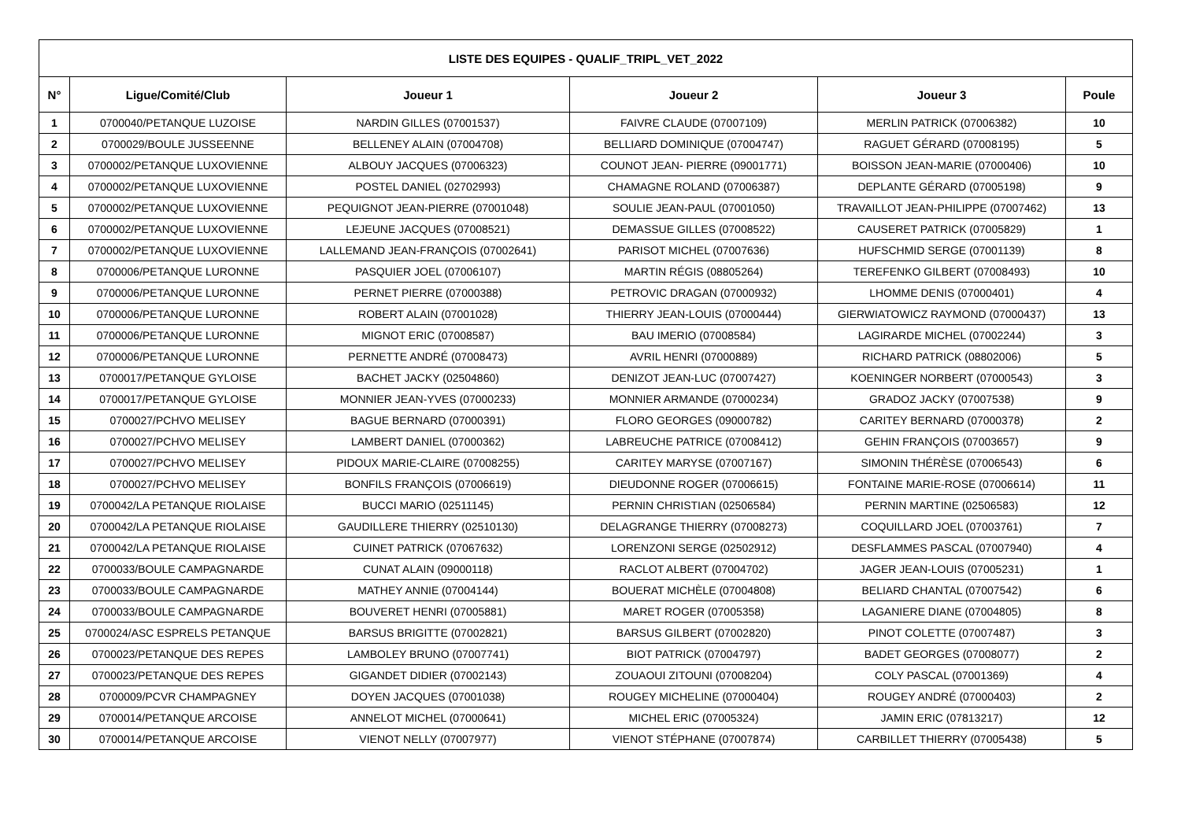| LISTE DES EQUIPES - QUALIF_TRIPL_VET_2022 | | | | | |
| --- | --- | --- | --- | --- | --- |
| N° | Ligue/Comité/Club | Joueur 1 | Joueur 2 | Joueur 3 | Poule |
| 1 | 0700040/PETANQUE LUZOISE | NARDIN GILLES (07001537) | FAIVRE CLAUDE (07007109) | MERLIN PATRICK (07006382) | 10 |
| 2 | 0700029/BOULE JUSSEENNE | BELLENEY ALAIN (07004708) | BELLIARD DOMINIQUE (07004747) | RAGUET GÉRARD (07008195) | 5 |
| 3 | 0700002/PETANQUE LUXOVIENNE | ALBOUY JACQUES (07006323) | COUNOT JEAN- PIERRE (09001771) | BOISSON JEAN-MARIE (07000406) | 10 |
| 4 | 0700002/PETANQUE LUXOVIENNE | POSTEL DANIEL (02702993) | CHAMAGNE ROLAND (07006387) | DEPLANTE GÉRARD (07005198) | 9 |
| 5 | 0700002/PETANQUE LUXOVIENNE | PEQUIGNOT JEAN-PIERRE (07001048) | SOULIE JEAN-PAUL (07001050) | TRAVAILLOT JEAN-PHILIPPE (07007462) | 13 |
| 6 | 0700002/PETANQUE LUXOVIENNE | LEJEUNE JACQUES (07008521) | DEMASSUE GILLES (07008522) | CAUSERET PATRICK (07005829) | 1 |
| 7 | 0700002/PETANQUE LUXOVIENNE | LALLEMAND JEAN-FRANÇOIS (07002641) | PARISOT MICHEL (07007636) | HUFSCHMID SERGE (07001139) | 8 |
| 8 | 0700006/PETANQUE LURONNE | PASQUIER JOEL (07006107) | MARTIN RÉGIS (08805264) | TEREFENKO GILBERT (07008493) | 10 |
| 9 | 0700006/PETANQUE LURONNE | PERNET PIERRE (07000388) | PETROVIC DRAGAN (07000932) | LHOMME DENIS (07000401) | 4 |
| 10 | 0700006/PETANQUE LURONNE | ROBERT ALAIN (07001028) | THIERRY JEAN-LOUIS (07000444) | GIERWIATOWICZ RAYMOND (07000437) | 13 |
| 11 | 0700006/PETANQUE LURONNE | MIGNOT ERIC (07008587) | BAU IMERIO (07008584) | LAGIRARDE MICHEL (07002244) | 3 |
| 12 | 0700006/PETANQUE LURONNE | PERNETTE ANDRÉ (07008473) | AVRIL HENRI (07000889) | RICHARD PATRICK (08802006) | 5 |
| 13 | 0700017/PETANQUE GYLOISE | BACHET JACKY (02504860) | DENIZOT JEAN-LUC (07007427) | KOENINGER NORBERT (07000543) | 3 |
| 14 | 0700017/PETANQUE GYLOISE | MONNIER JEAN-YVES (07000233) | MONNIER ARMANDE (07000234) | GRADOZ JACKY (07007538) | 9 |
| 15 | 0700027/PCHVO MELISEY | BAGUE BERNARD (07000391) | FLORO GEORGES (09000782) | CARITEY BERNARD (07000378) | 2 |
| 16 | 0700027/PCHVO MELISEY | LAMBERT DANIEL (07000362) | LABREUCHE PATRICE (07008412) | GEHIN FRANÇOIS (07003657) | 9 |
| 17 | 0700027/PCHVO MELISEY | PIDOUX MARIE-CLAIRE (07008255) | CARITEY MARYSE (07007167) | SIMONIN THÉRÈSE (07006543) | 6 |
| 18 | 0700027/PCHVO MELISEY | BONFILS FRANÇOIS (07006619) | DIEUDONNE ROGER (07006615) | FONTAINE MARIE-ROSE (07006614) | 11 |
| 19 | 0700042/LA PETANQUE RIOLAISE | BUCCI MARIO (02511145) | PERNIN CHRISTIAN (02506584) | PERNIN MARTINE (02506583) | 12 |
| 20 | 0700042/LA PETANQUE RIOLAISE | GAUDILLERE THIERRY (02510130) | DELAGRANGE THIERRY (07008273) | COQUILLARD JOEL (07003761) | 7 |
| 21 | 0700042/LA PETANQUE RIOLAISE | CUINET PATRICK (07067632) | LORENZONI SERGE (02502912) | DESFLAMMES PASCAL (07007940) | 4 |
| 22 | 0700033/BOULE CAMPAGNARDE | CUNAT ALAIN (09000118) | RACLOT ALBERT (07004702) | JAGER JEAN-LOUIS (07005231) | 1 |
| 23 | 0700033/BOULE CAMPAGNARDE | MATHEY ANNIE (07004144) | BOUERAT MICHÈLE (07004808) | BELIARD CHANTAL (07007542) | 6 |
| 24 | 0700033/BOULE CAMPAGNARDE | BOUVERET HENRI (07005881) | MARET ROGER (07005358) | LAGANIERE DIANE (07004805) | 8 |
| 25 | 0700024/ASC ESPRELS PETANQUE | BARSUS BRIGITTE (07002821) | BARSUS GILBERT (07002820) | PINOT COLETTE (07007487) | 3 |
| 26 | 0700023/PETANQUE DES REPES | LAMBOLEY BRUNO (07007741) | BIOT PATRICK (07004797) | BADET GEORGES (07008077) | 2 |
| 27 | 0700023/PETANQUE DES REPES | GIGANDET DIDIER (07002143) | ZOUAOUI ZITOUNI (07008204) | COLY PASCAL (07001369) | 4 |
| 28 | 0700009/PCVR CHAMPAGNEY | DOYEN JACQUES (07001038) | ROUGEY MICHELINE (07000404) | ROUGEY ANDRÉ (07000403) | 2 |
| 29 | 0700014/PETANQUE ARCOISE | ANNELOT MICHEL (07000641) | MICHEL ERIC (07005324) | JAMIN ERIC (07813217) | 12 |
| 30 | 0700014/PETANQUE ARCOISE | VIENOT NELLY (07007977) | VIENOT STÉPHANE (07007874) | CARBILLET THIERRY (07005438) | 5 |